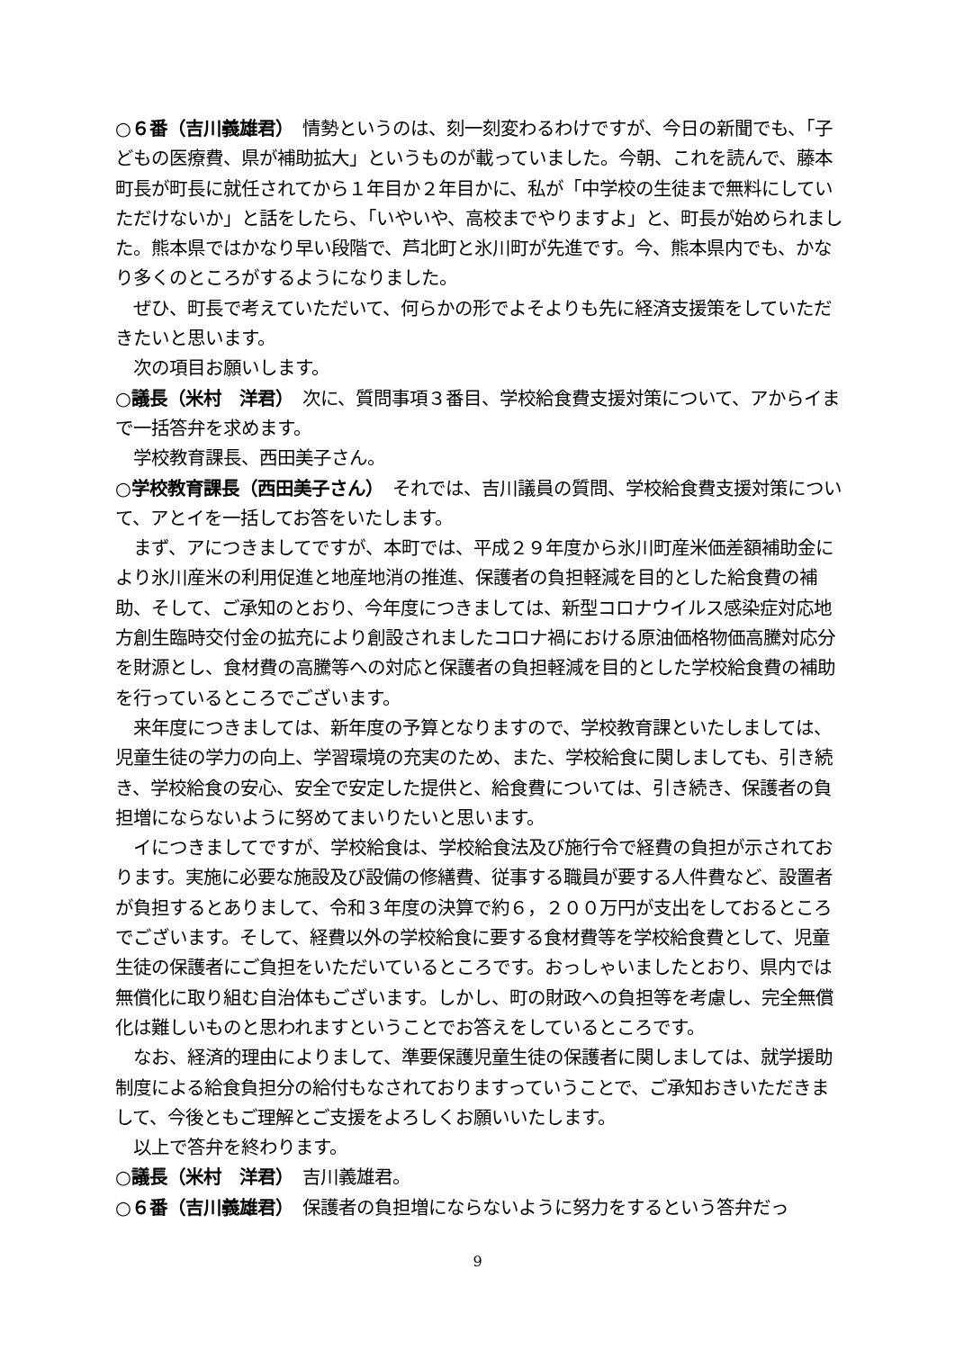○６番（吉川義雄君）　情勢というのは、刻一刻変わるわけですが、今日の新聞でも、「子どもの医療費、県が補助拡大」というものが載っていました。今朝、これを読んで、藤本町長が町長に就任されてから１年目か２年目かに、私が「中学校の生徒まで無料にしていただけないか」と話をしたら、「いやいや、高校までやりますよ」と、町長が始められました。熊本県ではかなり早い段階で、芦北町と氷川町が先進です。今、熊本県内でも、かなり多くのところがするようになりました。
ぜひ、町長で考えていただいて、何らかの形でよそよりも先に経済支援策をしていただきたいと思います。
次の項目お願いします。
○議長（米村　洋君）　次に、質問事項３番目、学校給食費支援対策について、アからイまで一括答弁を求めます。
学校教育課長、西田美子さん。
○学校教育課長（西田美子さん）　それでは、吉川議員の質問、学校給食費支援対策について、アとイを一括してお答をいたします。
まず、アにつきましてですが、本町では、平成２９年度から氷川町産米価差額補助金により氷川産米の利用促進と地産地消の推進、保護者の負担軽減を目的とした給食費の補助、そして、ご承知のとおり、今年度につきましては、新型コロナウイルス感染症対応地方創生臨時交付金の拡充により創設されましたコロナ禍における原油価格物価高騰対応分を財源とし、食材費の高騰等への対応と保護者の負担軽減を目的とした学校給食費の補助を行っているところでございます。
来年度につきましては、新年度の予算となりますので、学校教育課といたしましては、児童生徒の学力の向上、学習環境の充実のため、また、学校給食に関しましても、引き続き、学校給食の安心、安全で安定した提供と、給食費については、引き続き、保護者の負担増にならないように努めてまいりたいと思います。
イにつきましてですが、学校給食は、学校給食法及び施行令で経費の負担が示されております。実施に必要な施設及び設備の修繕費、従事する職員が要する人件費など、設置者が負担するとありまして、令和３年度の決算で約６，２００万円が支出をしておるところでございます。そして、経費以外の学校給食に要する食材費等を学校給食費として、児童生徒の保護者にご負担をいただいているところです。おっしゃいましたとおり、県内では無償化に取り組む自治体もございます。しかし、町の財政への負担等を考慮し、完全無償化は難しいものと思われますということでお答えをしているところです。
なお、経済的理由によりまして、準要保護児童生徒の保護者に関しましては、就学援助制度による給食負担分の給付もなされておりますっていうことで、ご承知おきいただきまして、今後ともご理解とご支援をよろしくお願いいたします。
以上で答弁を終わります。
○議長（米村　洋君）　吉川義雄君。
○６番（吉川義雄君）　保護者の負担増にならないように努力をするという答弁だっ
9